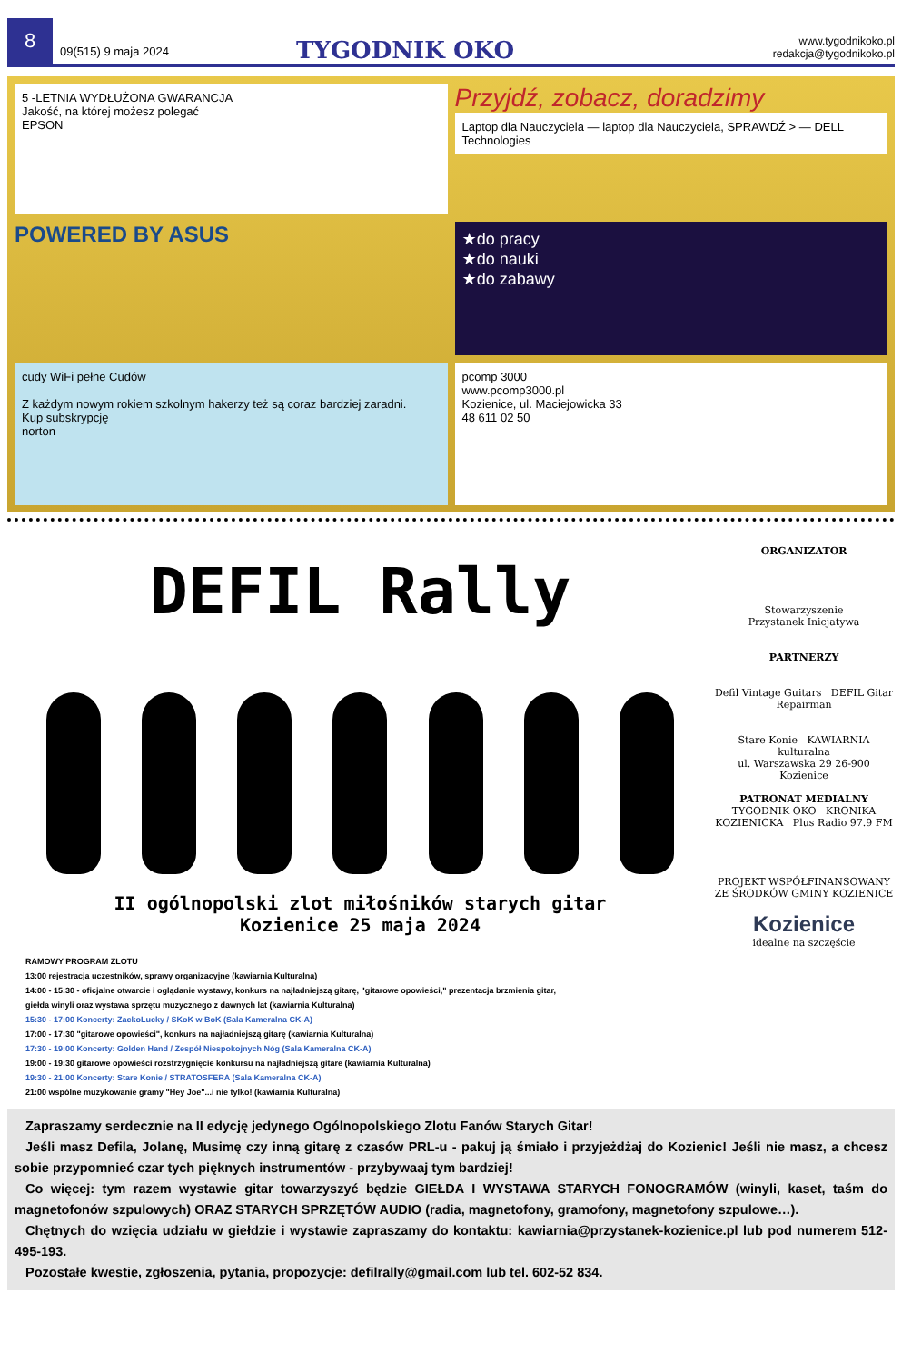8
09(515) 9 maja 2024
TYGODNIK OKO
www.tygodnikoko.pl
redakcja@tygodnikoko.pl
5 -LETNIA WYDŁUŻONA GWARANCJA
Jakość, na której możesz polegać
EPSON
Przyjdź, zobacz, doradzimy
Laptop dla Nauczyciela — laptop dla Nauczyciela, SPRAWDŹ > — DELL Technologies
POWERED BY ASUS
★do pracy
★do nauki
★do zabawy
cudy WiFi pełne Cudów
Z każdym nowym rokiem szkolnym hakerzy też są coraz bardziej zaradni.
Kup subskrypcję
norton
pcomp 3000
www.pcomp3000.pl
Kozienice, ul. Maciejowicka 33
48 611 02 50
DEFIL Rally
II ogólnopolski zlot miłośników starych gitar
Kozienice 25 maja 2024
RAMOWY PROGRAM ZLOTU
13:00 rejestracja uczestników, sprawy organizacyjne (kawiarnia Kulturalna)
14:00 - 15:30 - oficjalne otwarcie i oglądanie wystawy, konkurs na najładniejszą gitarę, "gitarowe opowieści," prezentacja brzmienia gitar,
giełda winyli oraz wystawa sprzętu muzycznego z dawnych lat (kawiarnia Kulturalna)
15:30 - 17:00 Koncerty: ZackoLucky / SKoK w BoK (Sala Kameralna CK-A)
17:00 - 17:30 "gitarowe opowieści", konkurs na najładniejszą gitarę (kawiarnia Kulturalna)
17:30 - 19:00 Koncerty: Golden Hand / Zespół Niespokojnych Nóg (Sala Kameralna CK-A)
19:00 - 19:30 gitarowe opowieści rozstrzygnięcie konkursu na najładniejszą gitare (kawiarnia Kulturalna)
19:30 - 21:00 Koncerty: Stare Konie / STRATOSFERA (Sala Kameralna CK-A)
21:00 wspólne muzykowanie gramy "Hey Joe"...i nie tylko! (kawiarnia Kulturalna)
ORGANIZATOR
Stowarzyszenie
Przystanek Inicjatywa
PARTNERZY
Defil Vintage Guitars DEFIL Gitar Repairman
Stare Konie KAWIARNIA kulturalna
ul. Warszawska 29 26-900 Kozienice
PATRONAT MEDIALNY
TYGODNIK OKO KRONIKA KOZIENICKA Plus Radio 97.9 FM
PROJEKT WSPÓŁFINANSOWANY ZE ŚRODKÓW GMINY KOZIENICE
Kozienice
idealne na szczęście
Zapraszamy serdecznie na II edycję jedynego Ogólnopolskiego Zlotu Fanów Starych Gitar!
Jeśli masz Defila, Jolanę, Musimę czy inną gitarę z czasów PRL-u - pakuj ją śmiało i przyjeżdżaj do Kozienic! Jeśli nie masz, a chcesz sobie przypomnieć czar tych pięknych instrumentów - przybywaaj tym bardziej!
Co więcej: tym razem wystawie gitar towarzyszyć będzie GIEŁDA I WYSTAWA STARYCH FONOGRAMÓW (winyli, kaset, taśm do magnetofonów szpulowych) ORAZ STARYCH SPRZĘTÓW AUDIO (radia, magnetofony, gramofony, magnetofony szpulowe…).
Chętnych do wzięcia udziału w giełdzie i wystawie zapraszamy do kontaktu: kawiarnia@przystanek-kozienice.pl lub pod numerem 512-495-193.
Pozostałe kwestie, zgłoszenia, pytania, propozycje: defilrally@gmail.com lub tel. 602-52 834.